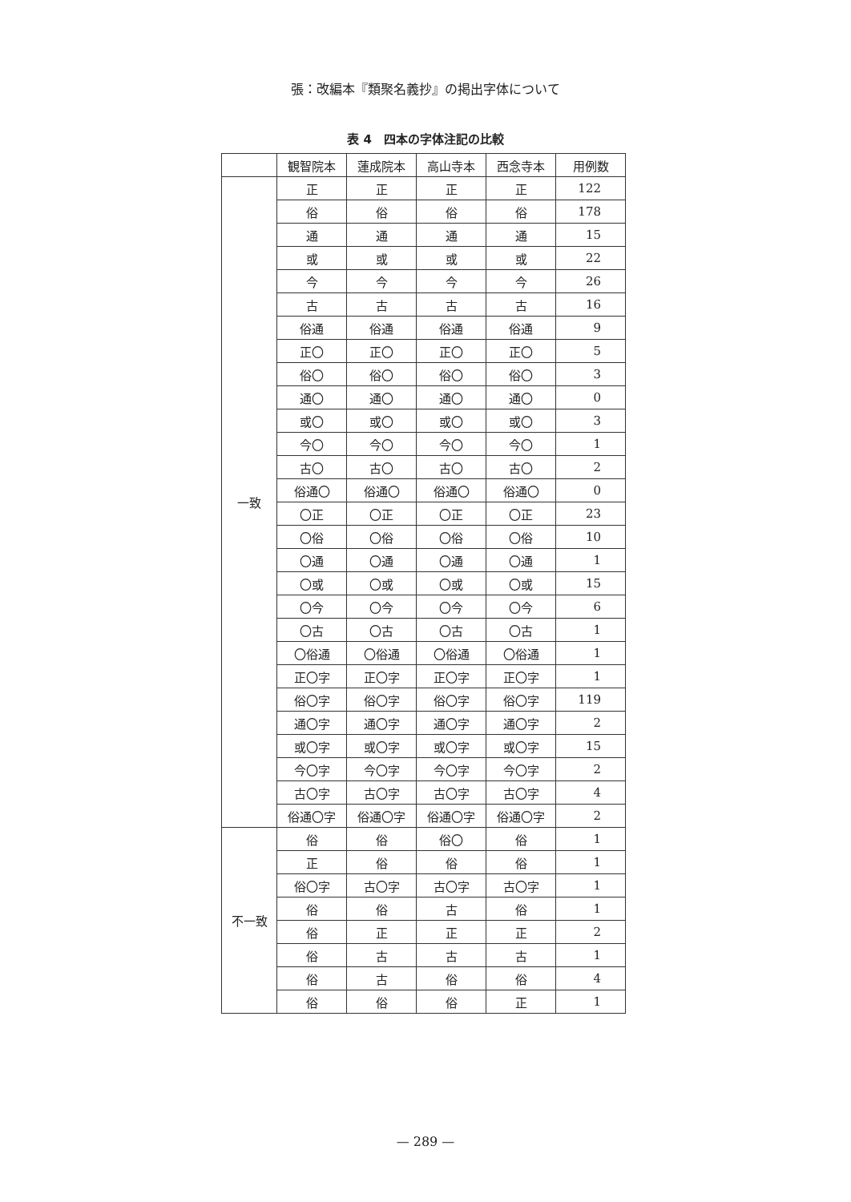張：改編本『類聚名義抄』の掲出字体について
表 4　四本の字体注記の比較
| | 観智院本 | 蓮成院本 | 高山寺本 | 西念寺本 | 用例数 |
| --- | --- | --- | --- | --- | --- |
| 一致 | 正 | 正 | 正 | 正 | 122 |
| | 俗 | 俗 | 俗 | 俗 | 178 |
| | 通 | 通 | 通 | 通 | 15 |
| | 或 | 或 | 或 | 或 | 22 |
| | 今 | 今 | 今 | 今 | 26 |
| | 古 | 古 | 古 | 古 | 16 |
| | 俗通 | 俗通 | 俗通 | 俗通 | 9 |
| | 正〇 | 正〇 | 正〇 | 正〇 | 5 |
| | 俗〇 | 俗〇 | 俗〇 | 俗〇 | 3 |
| | 通〇 | 通〇 | 通〇 | 通〇 | 0 |
| | 或〇 | 或〇 | 或〇 | 或〇 | 3 |
| | 今〇 | 今〇 | 今〇 | 今〇 | 1 |
| | 古〇 | 古〇 | 古〇 | 古〇 | 2 |
| | 俗通〇 | 俗通〇 | 俗通〇 | 俗通〇 | 0 |
| | 〇正 | 〇正 | 〇正 | 〇正 | 23 |
| | 〇俗 | 〇俗 | 〇俗 | 〇俗 | 10 |
| | 〇通 | 〇通 | 〇通 | 〇通 | 1 |
| | 〇或 | 〇或 | 〇或 | 〇或 | 15 |
| | 〇今 | 〇今 | 〇今 | 〇今 | 6 |
| | 〇古 | 〇古 | 〇古 | 〇古 | 1 |
| | 〇俗通 | 〇俗通 | 〇俗通 | 〇俗通 | 1 |
| | 正〇字 | 正〇字 | 正〇字 | 正〇字 | 1 |
| | 俗〇字 | 俗〇字 | 俗〇字 | 俗〇字 | 119 |
| | 通〇字 | 通〇字 | 通〇字 | 通〇字 | 2 |
| | 或〇字 | 或〇字 | 或〇字 | 或〇字 | 15 |
| | 今〇字 | 今〇字 | 今〇字 | 今〇字 | 2 |
| | 古〇字 | 古〇字 | 古〇字 | 古〇字 | 4 |
| | 俗通〇字 | 俗通〇字 | 俗通〇字 | 俗通〇字 | 2 |
| 不一致 | 俗 | 俗 | 俗〇 | 俗 | 1 |
| | 正 | 俗 | 俗 | 俗 | 1 |
| | 俗〇字 | 古〇字 | 古〇字 | 古〇字 | 1 |
| | 俗 | 俗 | 古 | 俗 | 1 |
| | 俗 | 正 | 正 | 正 | 2 |
| | 俗 | 古 | 古 | 古 | 1 |
| | 俗 | 古 | 俗 | 俗 | 4 |
| | 俗 | 俗 | 俗 | 正 | 1 |
— 289 —